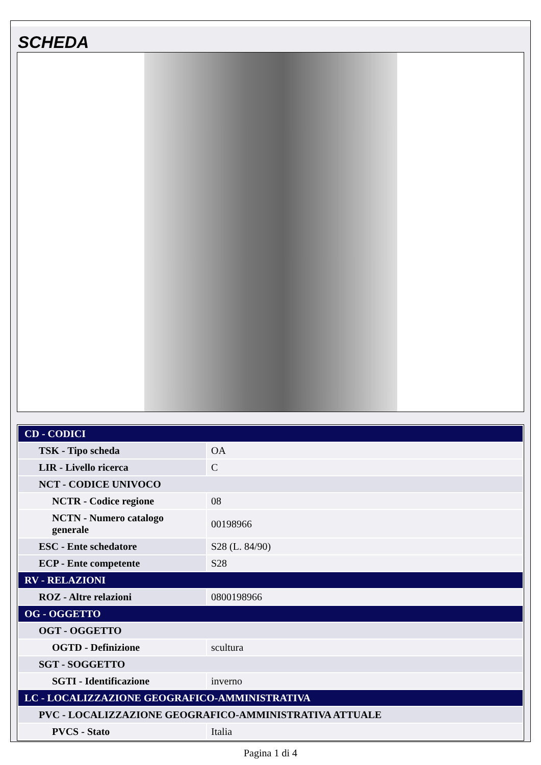SCHEDA
| CD - CODICI | |
| TSK - Tipo scheda | OA |
| LIR - Livello ricerca | C |
| NCT - CODICE UNIVOCO | |
| NCTR - Codice regione | 08 |
| NCTN - Numero catalogo generale | 00198966 |
| ESC - Ente schedatore | S28 (L. 84/90) |
| ECP - Ente competente | S28 |
| RV - RELAZIONI | |
| ROZ - Altre relazioni | 0800198966 |
| OG - OGGETTO | |
| OGT - OGGETTO | |
| OGTD - Definizione | scultura |
| SGT - SOGGETTO | |
| SGTI - Identificazione | inverno |
| LC - LOCALIZZAZIONE GEOGRAFICO-AMMINISTRATIVA | |
| PVC - LOCALIZZAZIONE GEOGRAFICO-AMMINISTRATIVA ATTUALE | |
| PVCS - Stato | Italia |
Pagina 1 di 4